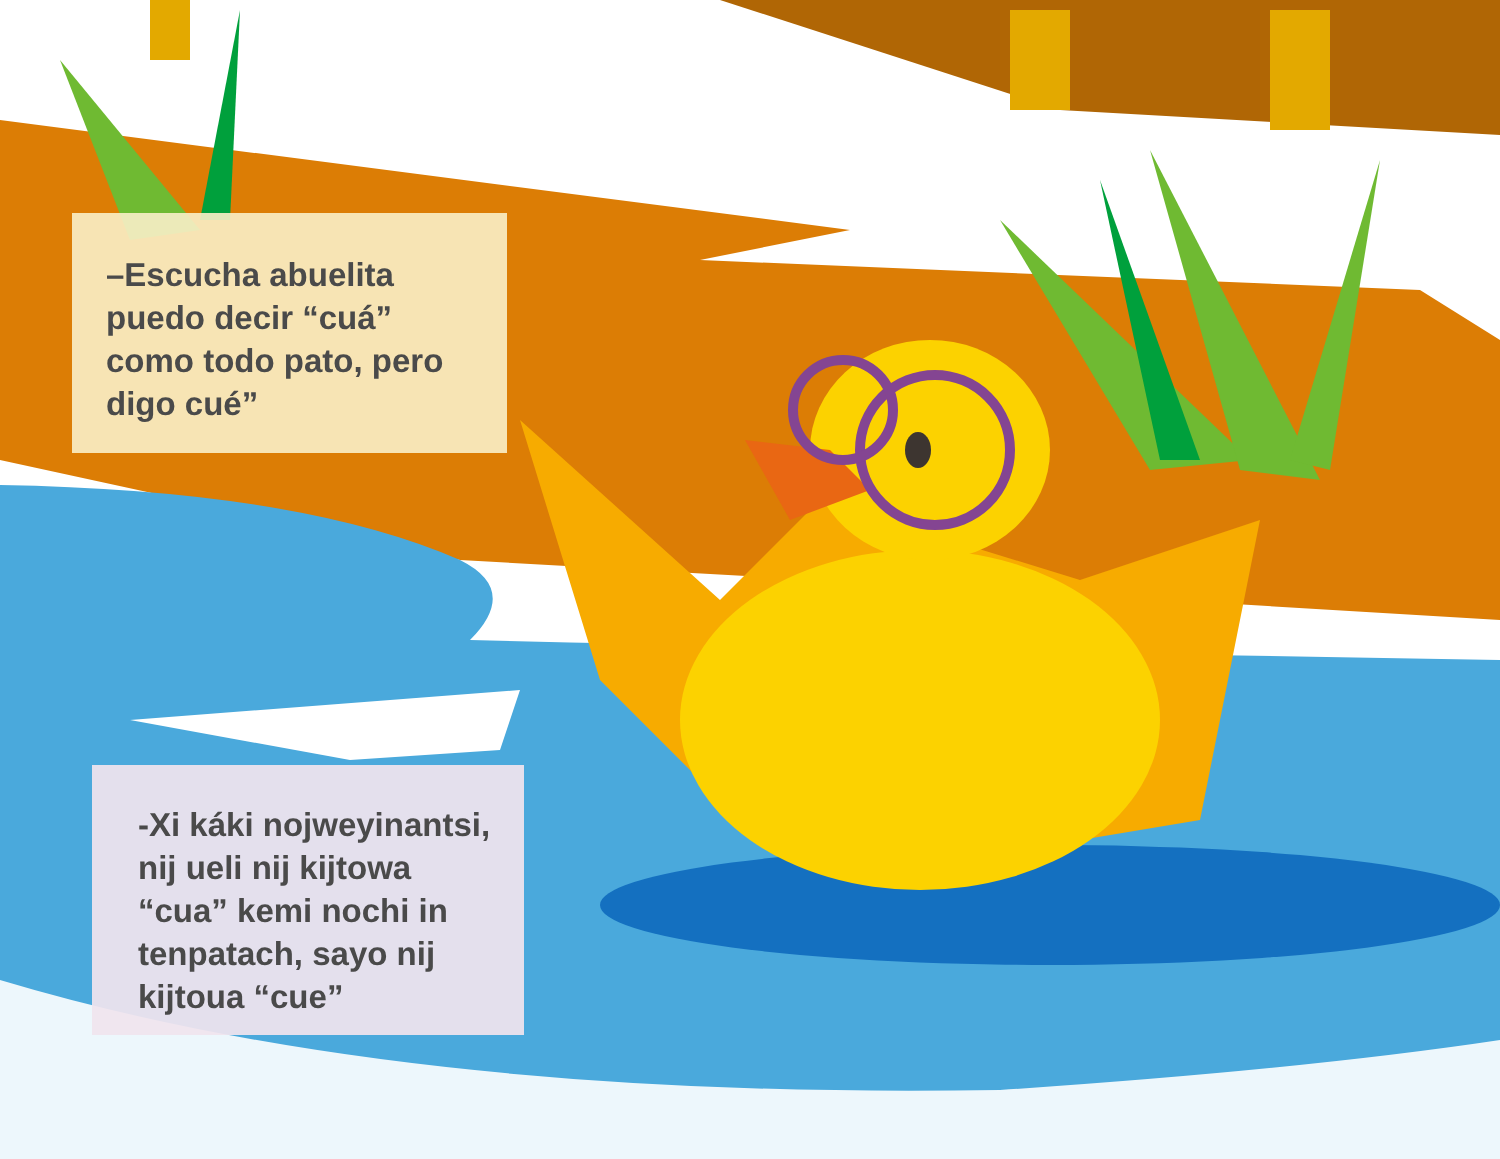–Escucha abuelita
puedo decir “cuá”
como todo pato, pero
digo cué”
-Xi káki nojweyinantsi,
nij ueli nij kijtowa
“cua” kemi nochi in
tenpatach, sayo nij
kijtoua “cue”